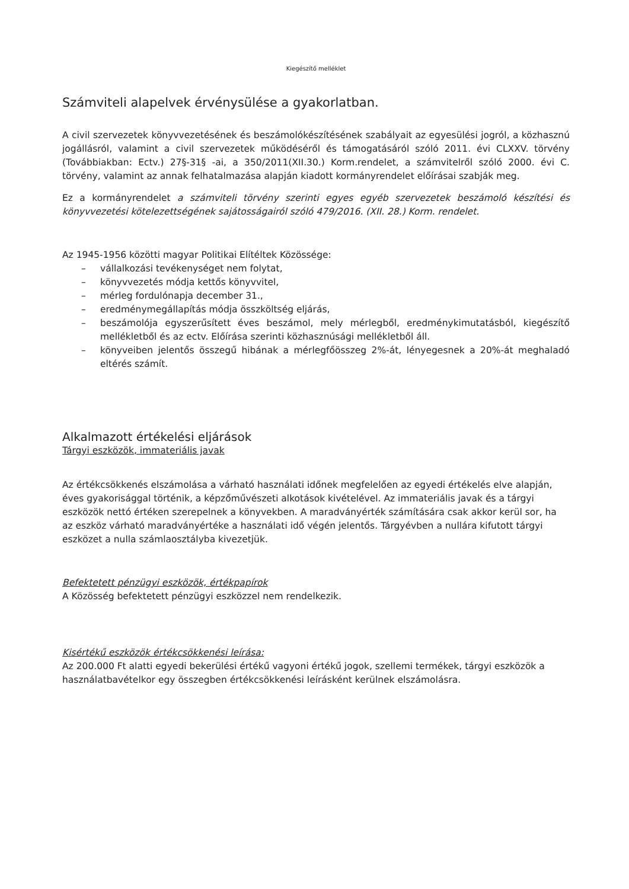Kiegészítő melléklet
Számviteli alapelvek érvénysülése a gyakorlatban.
A civil szervezetek könyvvezetésének és beszámolókészítésének szabályait az egyesülési jogról, a közhasznú jogállásról, valamint a civil szervezetek működéséről és támogatásáról szóló 2011. évi CLXXV. törvény (Továbbiakban: Ectv.) 27§-31§ -ai, a 350/2011(XII.30.) Korm.rendelet, a számvitelről szóló 2000. évi C. törvény, valamint az annak felhatalmazása alapján kiadott kormányrendelet előírásai szabják meg.
Ez a kormányrendelet a számviteli törvény szerinti egyes egyéb szervezetek beszámoló készítési és könyvvezetési kötelezettségének sajátosságairól szóló 479/2016. (XII. 28.) Korm. rendelet.
Az 1945-1956 közötti magyar Politikai Elítéltek Közössége:
– vállalkozási tevékenységet nem folytat,
– könyvvezetés módja kettős könyvvitel,
– mérleg fordulónapja december 31.,
– eredménymegállapítás módja összköltség eljárás,
– beszámolója egyszerűsített éves beszámol, mely mérlegből, eredménykimutatásból, kiegészítő mellékletből és az ectv. Előírása szerinti közhasznúsági mellékletből áll.
– könyveiben jelentős összegű hibának a mérlegfőösszeg 2%-át, lényegesnek a 20%-át meghaladó eltérés számít.
Alkalmazott értékelési eljárások
Tárgyi eszközök, immateriális javak
Az értékcsökkenés elszámolása a várható használati időnek megfelelően az egyedi értékelés elve alapján, éves gyakorisággal történik, a képzőművészeti alkotások kivételével. Az immateriális javak és a tárgyi eszközök nettó értéken szerepelnek a könyvekben. A maradványérték számítására csak akkor kerül sor, ha az eszköz várható maradványértéke a használati idő végén jelentős. Tárgyévben a nullára kifutott tárgyi eszközet a nulla számlaosztályba kivezetjük.
Befektetett pénzügyi eszközök, értékpapírok
A Közösség befektetett pénzügyi eszközzel nem rendelkezik.
Kisértékű eszközök értékcsökkenési leírása:
Az 200.000 Ft alatti egyedi bekerülési értékű vagyoni értékű jogok, szellemi termékek, tárgyi eszközök a használatbavételkor egy összegben értékcsökkenési leírásként kerülnek elszámolásra.